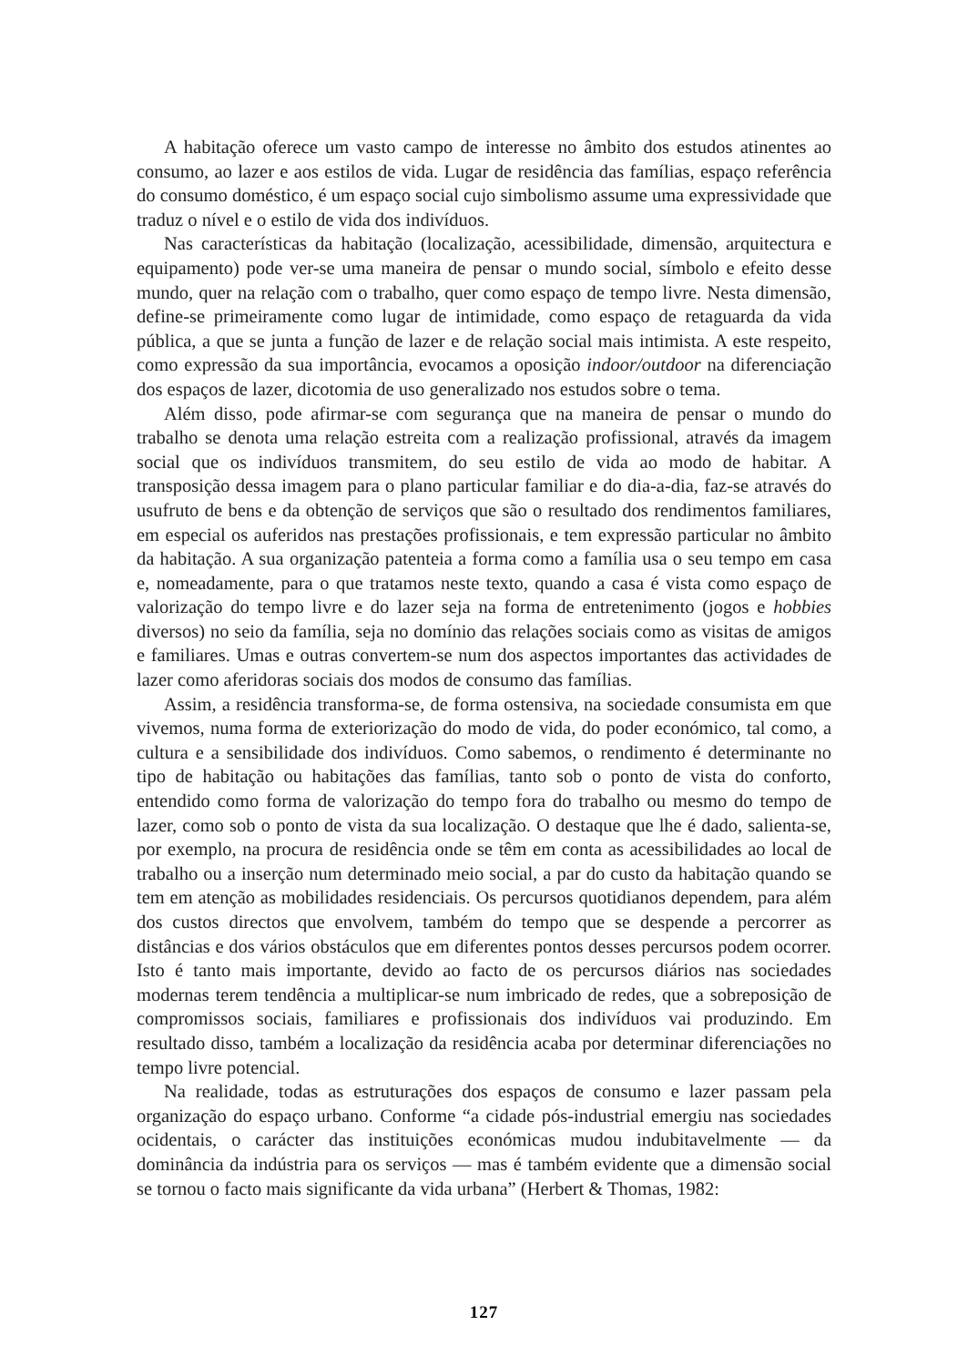A habitação oferece um vasto campo de interesse no âmbito dos estudos atinentes ao consumo, ao lazer e aos estilos de vida. Lugar de residência das famílias, espaço referência do consumo doméstico, é um espaço social cujo simbolismo assume uma expressividade que traduz o nível e o estilo de vida dos indivíduos.
Nas características da habitação (localização, acessibilidade, dimensão, arquitectura e equipamento) pode ver-se uma maneira de pensar o mundo social, símbolo e efeito desse mundo, quer na relação com o trabalho, quer como espaço de tempo livre. Nesta dimensão, define-se primeiramente como lugar de intimidade, como espaço de retaguarda da vida pública, a que se junta a função de lazer e de relação social mais intimista. A este respeito, como expressão da sua importância, evocamos a oposição indoor/outdoor na diferenciação dos espaços de lazer, dicotomia de uso generalizado nos estudos sobre o tema.
Além disso, pode afirmar-se com segurança que na maneira de pensar o mundo do trabalho se denota uma relação estreita com a realização profissional, através da imagem social que os indivíduos transmitem, do seu estilo de vida ao modo de habitar. A transposição dessa imagem para o plano particular familiar e do dia-a-dia, faz-se através do usufruto de bens e da obtenção de serviços que são o resultado dos rendimentos familiares, em especial os auferidos nas prestações profissionais, e tem expressão particular no âmbito da habitação. A sua organização patenteia a forma como a família usa o seu tempo em casa e, nomeadamente, para o que tratamos neste texto, quando a casa é vista como espaço de valorização do tempo livre e do lazer seja na forma de entretenimento (jogos e hobbies diversos) no seio da família, seja no domínio das relações sociais como as visitas de amigos e familiares. Umas e outras convertem-se num dos aspectos importantes das actividades de lazer como aferidoras sociais dos modos de consumo das famílias.
Assim, a residência transforma-se, de forma ostensiva, na sociedade consumista em que vivemos, numa forma de exteriorização do modo de vida, do poder económico, tal como, a cultura e a sensibilidade dos indivíduos. Como sabemos, o rendimento é determinante no tipo de habitação ou habitações das famílias, tanto sob o ponto de vista do conforto, entendido como forma de valorização do tempo fora do trabalho ou mesmo do tempo de lazer, como sob o ponto de vista da sua localização. O destaque que lhe é dado, salienta-se, por exemplo, na procura de residência onde se têm em conta as acessibilidades ao local de trabalho ou a inserção num determinado meio social, a par do custo da habitação quando se tem em atenção as mobilidades residenciais. Os percursos quotidianos dependem, para além dos custos directos que envolvem, também do tempo que se despende a percorrer as distâncias e dos vários obstáculos que em diferentes pontos desses percursos podem ocorrer. Isto é tanto mais importante, devido ao facto de os percursos diários nas sociedades modernas terem tendência a multiplicar-se num imbricado de redes, que a sobreposição de compromissos sociais, familiares e profissionais dos indivíduos vai produzindo. Em resultado disso, também a localização da residência acaba por determinar diferenciações no tempo livre potencial.
Na realidade, todas as estruturações dos espaços de consumo e lazer passam pela organização do espaço urbano. Conforme “a cidade pós-industrial emergiu nas sociedades ocidentais, o carácter das instituições económicas mudou indubitavelmente — da dominância da indústria para os serviços — mas é também evidente que a dimensão social se tornou o facto mais significante da vida urbana” (Herbert & Thomas, 1982:
127